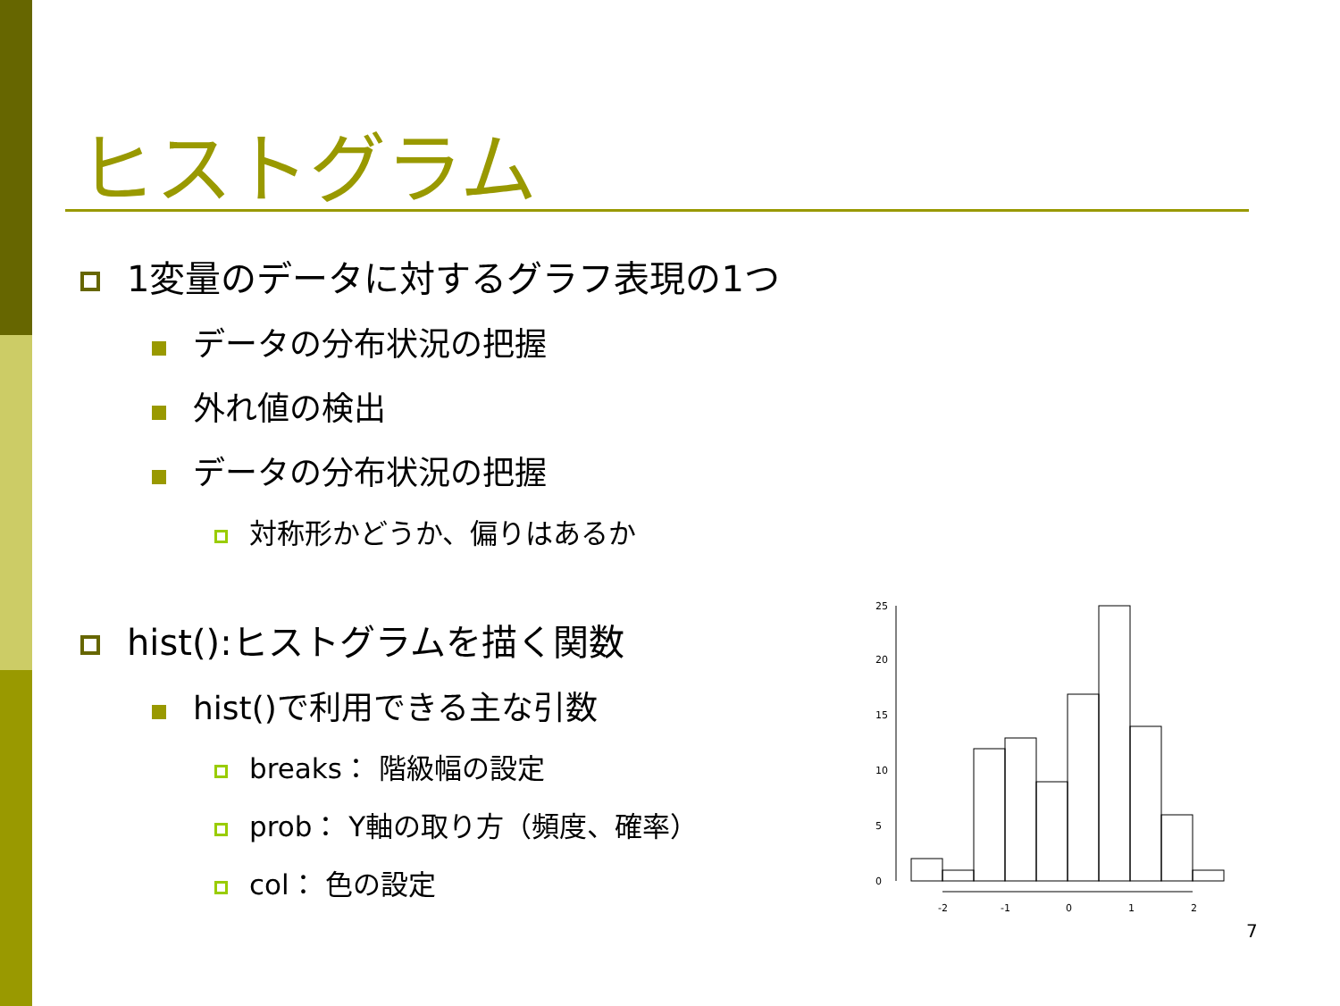ヒストグラム
1変量のデータに対するグラフ表現の1つ
データの分布状況の把握
外れ値の検出
データの分布状況の把握
対称形かどうか、偏りはあるか
hist():ヒストグラムを描く関数
hist()で利用できる主な引数
breaks： 階級幅の設定
prob： Y軸の取り方（頻度、確率）
col： 色の設定
-2
-1
0
1
2
0
5
10
15
20
25
7